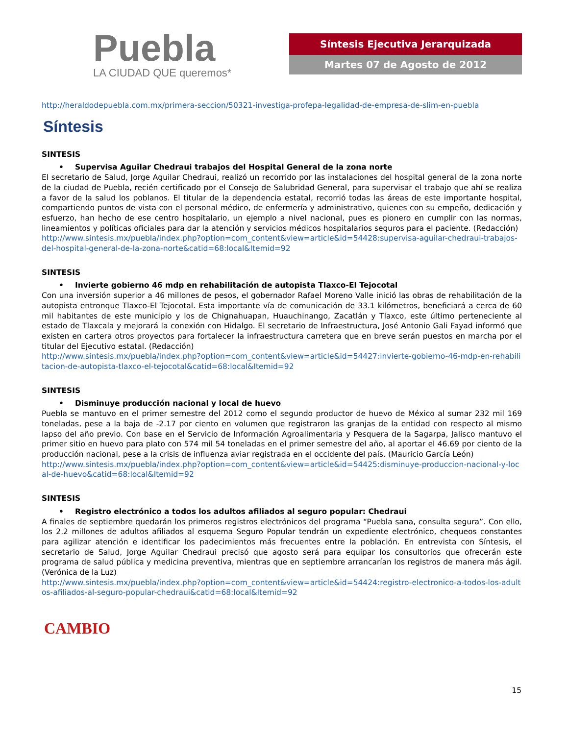Puebla
LA CIUDAD QUE queremos*
Síntesis Ejecutiva Jerarquizada
Martes 07 de Agosto de 2012
http://heraldodepuebla.com.mx/primera-seccion/50321-investiga-profepa-legalidad-de-empresa-de-slim-en-puebla
Síntesis
SINTESIS
• Supervisa Aguilar Chedraui trabajos del Hospital General de la zona norte
El secretario de Salud, Jorge Aguilar Chedraui, realizó un recorrido por las instalaciones del hospital general de la zona norte de la ciudad de Puebla, recién certificado por el Consejo de Salubridad General, para supervisar el trabajo que ahí se realiza a favor de la salud los poblanos. El titular de la dependencia estatal, recorrió todas las áreas de este importante hospital, compartiendo puntos de vista con el personal médico, de enfermería y administrativo, quienes con su empeño, dedicación y esfuerzo, han hecho de ese centro hospitalario, un ejemplo a nivel nacional, pues es pionero en cumplir con las normas, lineamientos y políticas oficiales para dar la atención y servicios médicos hospitalarios seguros para el paciente. (Redacción)
http://www.sintesis.mx/puebla/index.php?option=com_content&view=article&id=54428:supervisa-aguilar-chedraui-trabajos-del-hospital-general-de-la-zona-norte&catid=68:local&Itemid=92
SINTESIS
• Invierte gobierno 46 mdp en rehabilitación de autopista Tlaxco-El Tejocotal
Con una inversión superior a 46 millones de pesos, el gobernador Rafael Moreno Valle inició las obras de rehabilitación de la autopista entronque Tlaxco-El Tejocotal. Esta importante vía de comunicación de 33.1 kilómetros, beneficiará a cerca de 60 mil habitantes de este municipio y los de Chignahuapan, Huauchinango, Zacatlán y Tlaxco, este último perteneciente al estado de Tlaxcala y mejorará la conexión con Hidalgo. El secretario de Infraestructura, José Antonio Gali Fayad informó que existen en cartera otros proyectos para fortalecer la infraestructura carretera que en breve serán puestos en marcha por el titular del Ejecutivo estatal. (Redacción)
http://www.sintesis.mx/puebla/index.php?option=com_content&view=article&id=54427:invierte-gobierno-46-mdp-en-rehabilitacion-de-autopista-tlaxco-el-tejocotal&catid=68:local&Itemid=92
SINTESIS
• Disminuye producción nacional y local de huevo
Puebla se mantuvo en el primer semestre del 2012 como el segundo productor de huevo de México al sumar 232 mil 169 toneladas, pese a la baja de -2.17 por ciento en volumen que registraron las granjas de la entidad con respecto al mismo lapso del año previo. Con base en el Servicio de Información Agroalimentaria y Pesquera de la Sagarpa, Jalisco mantuvo el primer sitio en huevo para plato con 574 mil 54 toneladas en el primer semestre del año, al aportar el 46.69 por ciento de la producción nacional, pese a la crisis de influenza aviar registrada en el occidente del país. (Mauricio García León)
http://www.sintesis.mx/puebla/index.php?option=com_content&view=article&id=54425:disminuye-produccion-nacional-y-local-de-huevo&catid=68:local&Itemid=92
SINTESIS
• Registro electrónico a todos los adultos afiliados al seguro popular: Chedraui
A finales de septiembre quedarán los primeros registros electrónicos del programa “Puebla sana, consulta segura”. Con ello, los 2.2 millones de adultos afiliados al esquema Seguro Popular tendrán un expediente electrónico, chequeos constantes para agilizar atención e identificar los padecimientos más frecuentes entre la población. En entrevista con Síntesis, el secretario de Salud, Jorge Aguilar Chedraui precisó que agosto será para equipar los consultorios que ofrecerán este programa de salud pública y medicina preventiva, mientras que en septiembre arrancarían los registros de manera más ágil. (Verónica de la Luz)
http://www.sintesis.mx/puebla/index.php?option=com_content&view=article&id=54424:registro-electronico-a-todos-los-adultos-afiliados-al-seguro-popular-chedraui&catid=68:local&Itemid=92
CAMBIO
15